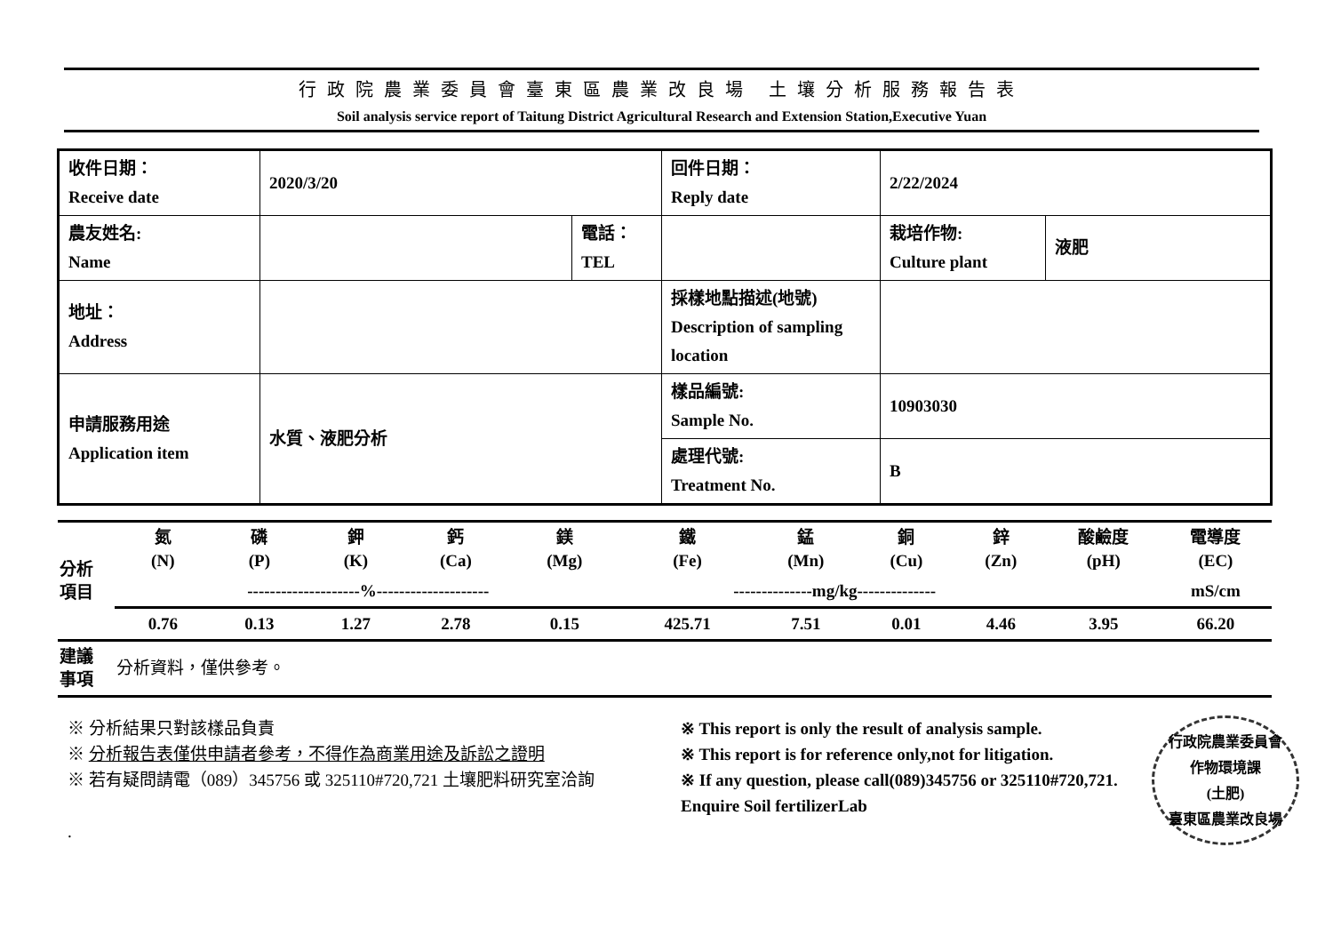行政院農業委員會臺東區農業改良場 土壤分析服務報告表
Soil analysis service report of Taitung District Agricultural Research and Extension Station,Executive Yuan
| 收件日期： Receive date | 2020/3/20 | | 回件日期： Reply date | 2/22/2024 | |
| 農友姓名: Name | | 電話： TEL | | 栽培作物: Culture plant | 液肥 |
| 地址： Address | | | 採樣地點描述(地號) Description of sampling location | | |
| 申請服務用途 Application item | 水質、液肥分析 | | 樣品編號: Sample No. | 10903030 | |
| | | | 處理代號: Treatment No. | B | |
| 分析 項目 | 氮 (N) | 磷 (P) | 鉀 (K) | 鈣 (Ca) | 鎂 (Mg) | 鐵 (Fe) | 錳 (Mn) | 銅 (Cu) | 鋅 (Zn) | 酸鹼度 (pH) | 電導度 (EC) |
| | --------------------%-------------------- | | | | | --------------mg/kg-------------- | | | | | mS/cm |
| | 0.76 | 0.13 | 1.27 | 2.78 | 0.15 | 425.71 | 7.51 | 0.01 | 4.46 | 3.95 | 66.20 |
| 建議 事項 | 分析資料，僅供參考。 | | | | | | | | | | |
※ 分析結果只對該樣品負責
※ 分析報告表僅供申請者參考，不得作為商業用途及訴訟之證明
※ 若有疑問請電（089）345756 或 325110#720,721 土壤肥料研究室洽詢
.
※ This report is only the result of analysis sample.
※ This report is for reference only,not for litigation.
※ If any question, please call(089)345756 or 325110#720,721. Enquire Soil fertilizerLab
行政院農業委員會
作物環境課
(土肥)
臺東區農業改良場